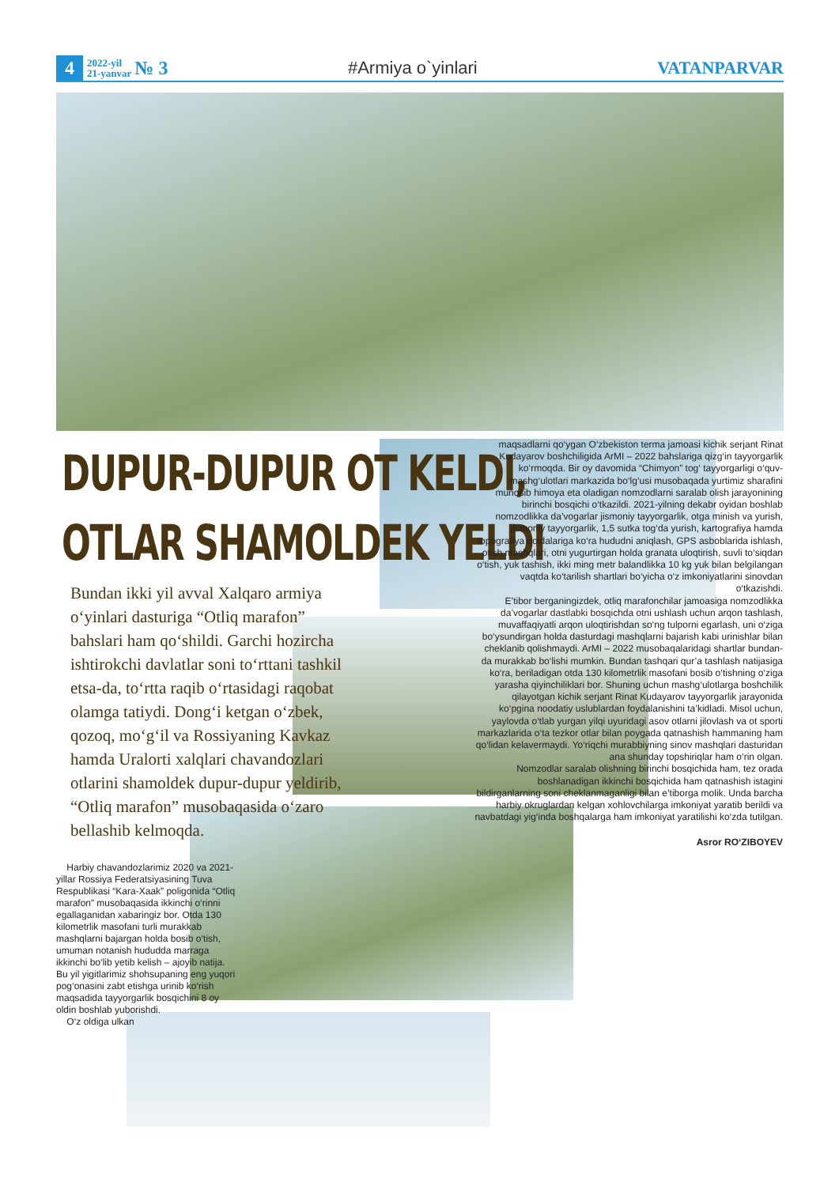4
2022-yil
21-yanvar
№ 3
#Armiya o`yinlari VATANPARVAR
DUPUR-DUPUR OT KELDI,
OTLAR SHAMOLDEK YELDI
Bundan ikki yil avval Xalqaro armiya o‘yinlari dasturiga “Otliq marafon” bahslari ham qo‘shildi. Garchi hozircha ishtirokchi davlatlar soni to‘rttani tashkil etsa-da, to‘rtta raqib o‘rtasidagi raqobat olamga tatiydi. Dong‘i ketgan o‘zbek, qozoq, mo‘g‘il va Rossiyaning Kavkaz hamda Uralorti xalqlari chavandozlari otlarini shamoldek dupur-dupur yeldirib, “Otliq marafon” musobaqasida o‘zaro bellashib kelmoqda.
Harbiy chavandozlarimiz 2020 va 2021-yillar Rossiya Federatsiyasining Tuva Respublikasi “Kara-Xaak” poligonida “Otliq marafon” musobaqasida ikkinchi o‘rinni egallaganidan xabaringiz bor. Otda 130 kilometrlik masofani turli murakkab mashqlarni bajargan holda bosib o‘tish, umuman notanish hududda marraga ikkinchi bo‘lib yetib kelish – ajoyib natija. Bu yil yigitlarimiz shohsupaning eng yuqori pog‘onasini zabt etishga urinib ko‘rish maqsadida tayyorgarlik bosqichini 8 oy oldin boshlab yuborishdi.
O‘z oldiga ulkan
maqsadlarni qo‘ygan O‘zbekiston terma jamoasi kichik serjant Rinat Kudayarov boshchiligida ArMI – 2022 bahslariga qizg‘in tayyorgarlik ko‘rmoqda. Bir oy davomida “Chimyon” tog‘ tayyorgarligi o‘quv-mashg‘ulotlari markazida bo‘lg‘usi musobaqada yurtimiz sharafini munosib himoya eta oladigan nomzodlarni saralab olish jarayonining birinchi bosqichi o‘tkazildi. 2021-yilning dekabr oyidan boshlab nomzodlikka da’vogarlar jismoniy tayyorgarlik, otga minish va yurish, jismoniy tayyorgarlik, 1,5 sutka tog‘da yurish, kartografiya hamda topografiya qoidalariga ko‘ra hududni aniqlash, GPS asboblarida ishlash, otish mashqlari, otni yugurtirgan holda granata uloqtirish, suvli to‘siqdan o‘tish, yuk tashish, ikki ming metr balandlikka 10 kg yuk bilan belgilangan vaqtda ko‘tarilish shartlari bo‘yicha o‘z imkoniyatlarini sinovdan o‘tkazishdi.
E’tibor berganingizdek, otliq marafonchilar jamoasiga nomzodlikka da’vogarlar dastlabki bosqichda otni ushlash uchun arqon tashlash, muvaffaqiyatli arqon uloqtirishdan so‘ng tulporni egarlash, uni o‘ziga bo‘ysundirgan holda dasturdagi mashqlarni bajarish kabi urinishlar bilan cheklanib qolishmaydi. ArMI – 2022 musobaqalaridagi shartlar bundan-da murakkab bo‘lishi mumkin. Bundan tashqari qur’a tashlash natijasiga ko‘ra, beriladigan otda 130 kilometrlik masofani bosib o‘tishning o‘ziga yarasha qiyinchiliklari bor. Shuning uchun mashg‘ulotlarga boshchilik qilayotgan kichik serjant Rinat Kudayarov tayyorgarlik jarayonida ko‘pgina noodatiy uslublardan foydalanishini ta’kidladi. Misol uchun, yaylovda o‘tlab yurgan yilqi uyuridagi asov otlarni jilovlash va ot sporti markazlarida o‘ta tezkor otlar bilan poygada qatnashish hammaning ham qo‘lidan kelavermaydi. Yo‘riqchi murabbiyning sinov mashqlari dasturidan ana shunday topshiriqlar ham o‘rin olgan.
Nomzodlar saralab olishning birinchi bosqichida ham, tez orada boshlanadigan ikkinchi bosqichida ham qatnashish istagini bildirganlarning soni cheklanmaganligi bilan e’tiborga molik. Unda barcha harbiy okruglardan kelgan xohlovchilarga imkoniyat yaratib berildi va navbatdagi yig‘inda boshqalarga ham imkoniyat yaratilishi ko‘zda tutilgan.
Asror RO‘ZIBOYEV